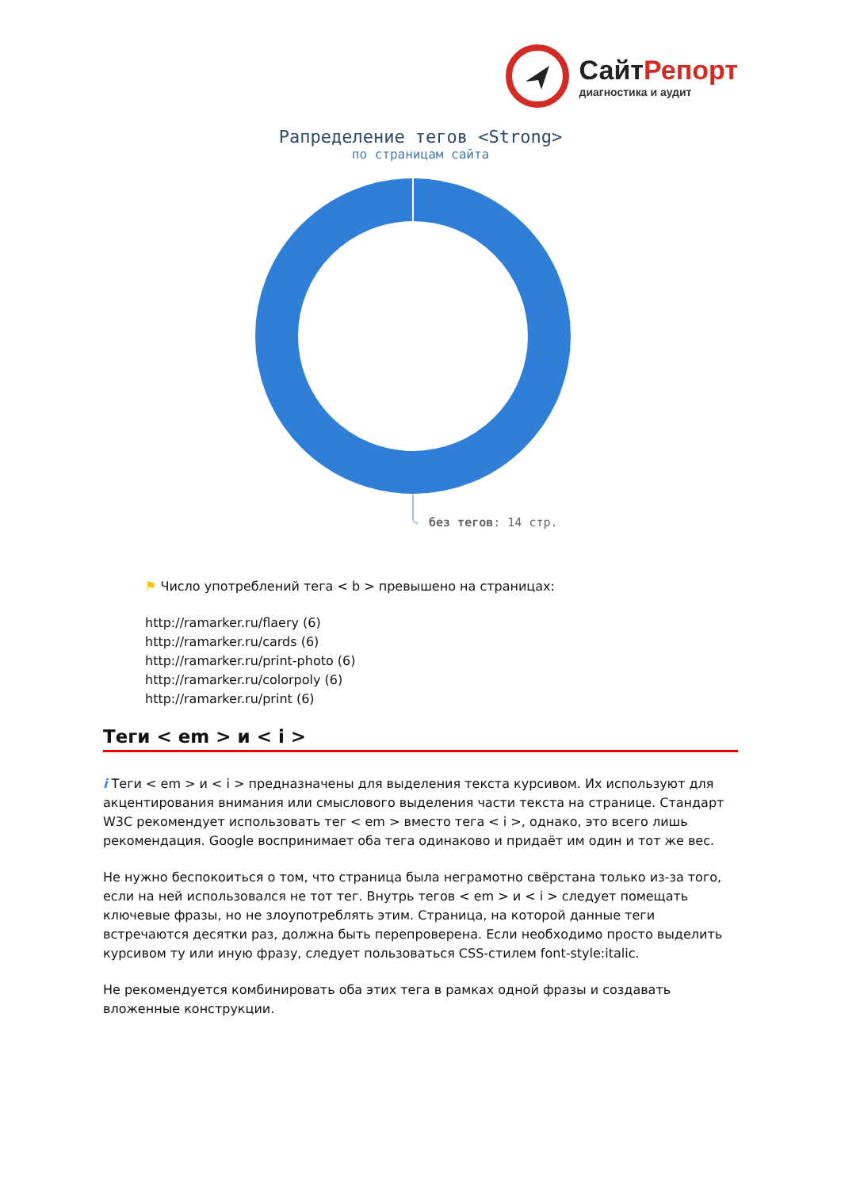Сайт Репорт
диагностика и аудит
Рапределение тегов <Strong>
по страницам сайта
без тегов: 14 стр.
⚑ Число употреблений тега < b > превышено на страницах:
http://ramarker.ru/flaery (6)
http://ramarker.ru/cards (6)
http://ramarker.ru/print-photo (6)
http://ramarker.ru/colorpoly (6)
http://ramarker.ru/print (6)
Теги < em > и < i >
i Теги < em > и < i > предназначены для выделения текста курсивом. Их используют для акцентирования внимания или смыслового выделения части текста на странице. Стандарт W3C рекомендует использовать тег < em > вместо тега < i >, однако, это всего лишь рекомендация. Google воспринимает оба тега одинаково и придаёт им один и тот же вес.
Не нужно беспокоиться о том, что страница была неграмотно свёрстана только из-за того, если на ней использовался не тот тег. Внутрь тегов < em > и < i > следует помещать ключевые фразы, но не злоупотреблять этим. Страница, на которой данные теги встречаются десятки раз, должна быть перепроверена. Если необходимо просто выделить курсивом ту или иную фразу, следует пользоваться CSS-стилем font-style:italic.
Не рекомендуется комбинировать оба этих тега в рамках одной фразы и создавать вложенные конструкции.